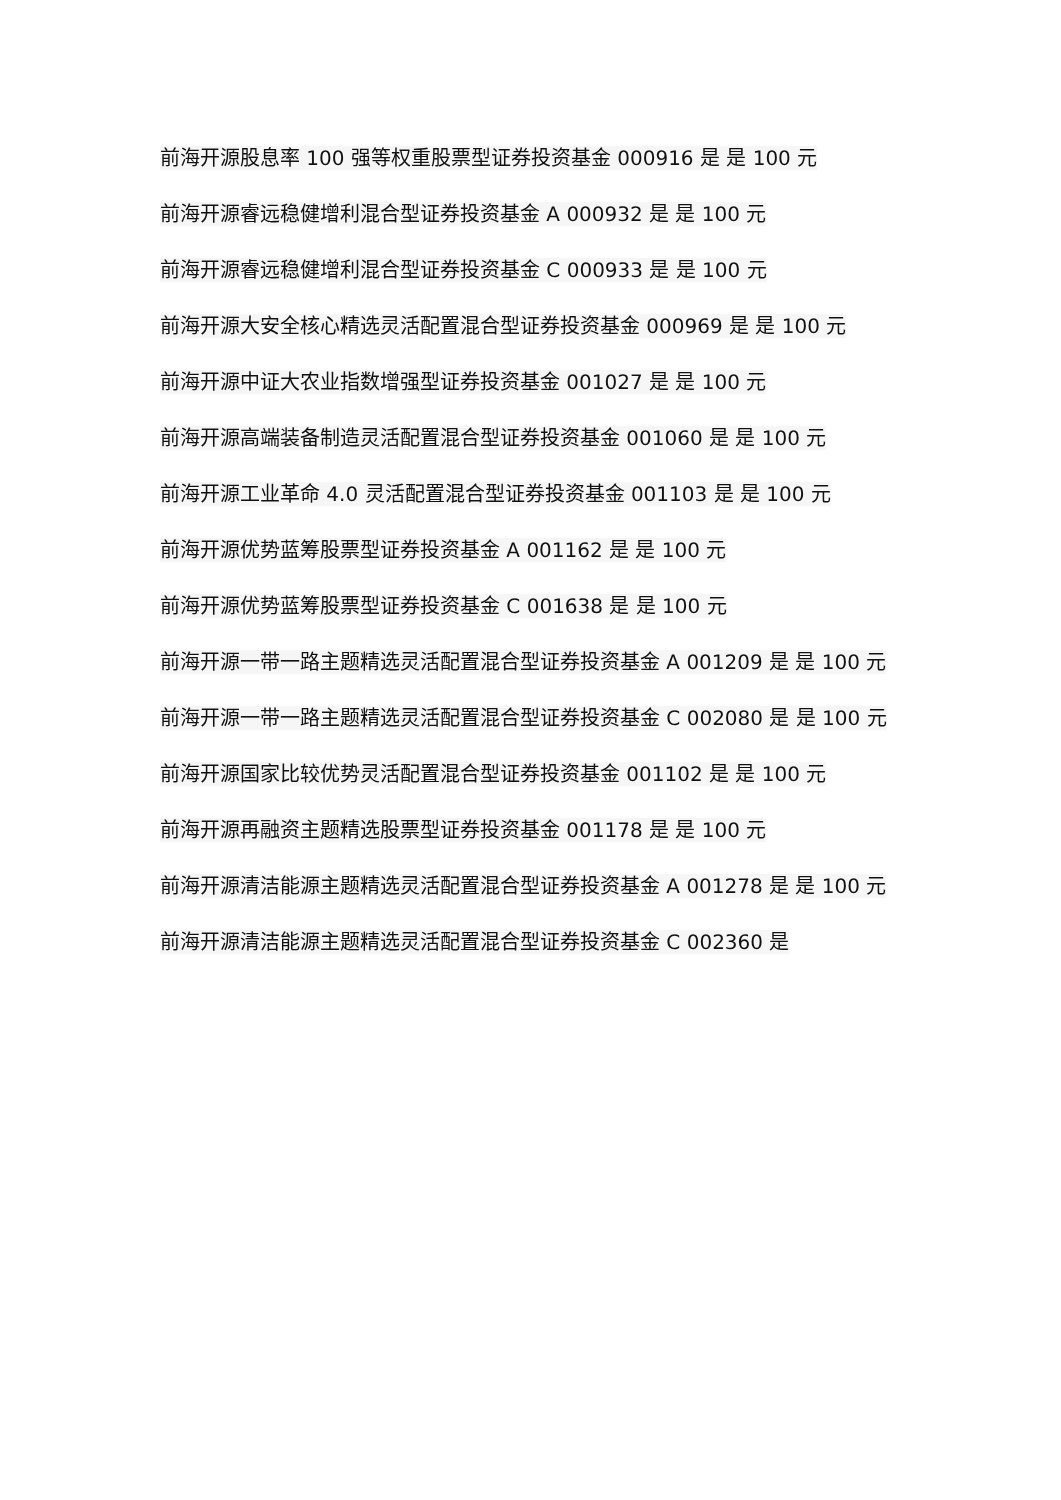前海开源股息率 100 强等权重股票型证券投资基金 000916 是 是 100 元
前海开源睿远稳健增利混合型证券投资基金 A 000932 是 是 100 元
前海开源睿远稳健增利混合型证券投资基金 C 000933 是 是 100 元
前海开源大安全核心精选灵活配置混合型证券投资基金 000969 是 是 100 元
前海开源中证大农业指数增强型证券投资基金 001027 是 是 100 元
前海开源高端装备制造灵活配置混合型证券投资基金 001060 是 是 100 元
前海开源工业革命 4.0 灵活配置混合型证券投资基金 001103 是 是 100 元
前海开源优势蓝筹股票型证券投资基金 A 001162 是 是 100 元
前海开源优势蓝筹股票型证券投资基金 C 001638 是 是 100 元
前海开源一带一路主题精选灵活配置混合型证券投资基金 A 001209 是 是 100 元
前海开源一带一路主题精选灵活配置混合型证券投资基金 C 002080 是 是 100 元
前海开源国家比较优势灵活配置混合型证券投资基金 001102 是 是 100 元
前海开源再融资主题精选股票型证券投资基金 001178 是 是 100 元
前海开源清洁能源主题精选灵活配置混合型证券投资基金 A 001278 是 是 100 元
前海开源清洁能源主题精选灵活配置混合型证券投资基金 C 002360 是